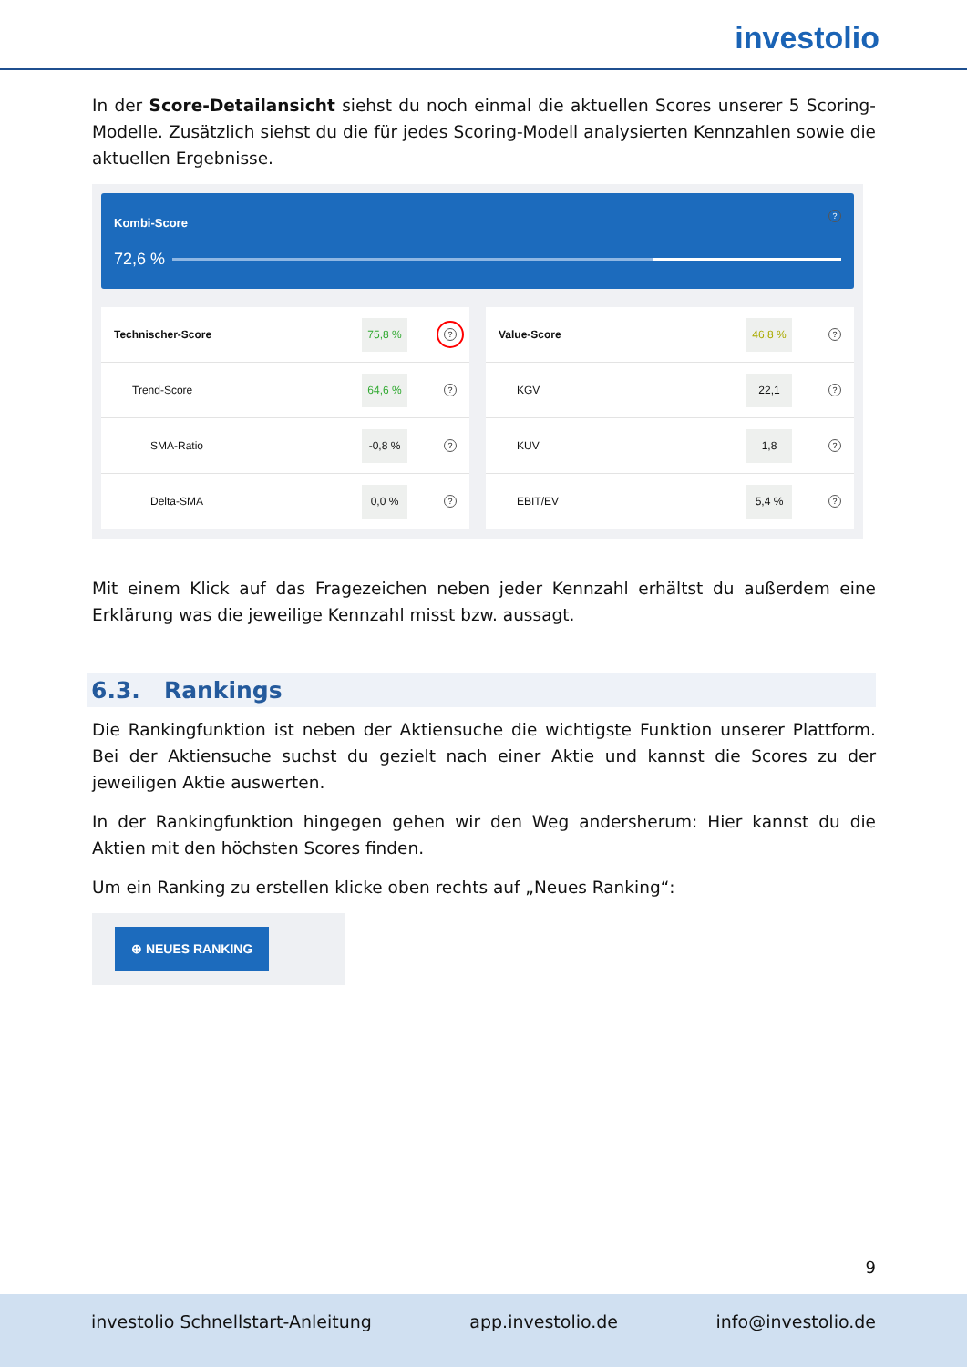investolio
In der Score-Detailansicht siehst du noch einmal die aktuellen Scores unserer 5 Scoring-Modelle. Zusätzlich siehst du die für jedes Scoring-Modell analysierten Kennzahlen sowie die aktuellen Ergebnisse.
Kombi-Score ?
72,6 %
Technischer-Score 75,8 %?
Trend-Score 64,6 %?
SMA-Ratio -0,8 %?
Delta-SMA 0,0 %?
Value-Score 46,8 %?
KGV 22,1?
KUV 1,8?
EBIT/EV 5,4 %?
Mit einem Klick auf das Fragezeichen neben jeder Kennzahl erhältst du außerdem eine Erklärung was die jeweilige Kennzahl misst bzw. aussagt.
6.3. Rankings
Die Rankingfunktion ist neben der Aktiensuche die wichtigste Funktion unserer Plattform. Bei der Aktiensuche suchst du gezielt nach einer Aktie und kannst die Scores zu der jeweiligen Aktie auswerten.
In der Rankingfunktion hingegen gehen wir den Weg andersherum: Hier kannst du die Aktien mit den höchsten Scores finden.
Um ein Ranking zu erstellen klicke oben rechts auf „Neues Ranking“:
⊕ NEUES RANKING
9
investolio Schnellstart-Anleitung app.investolio.de info@investolio.de